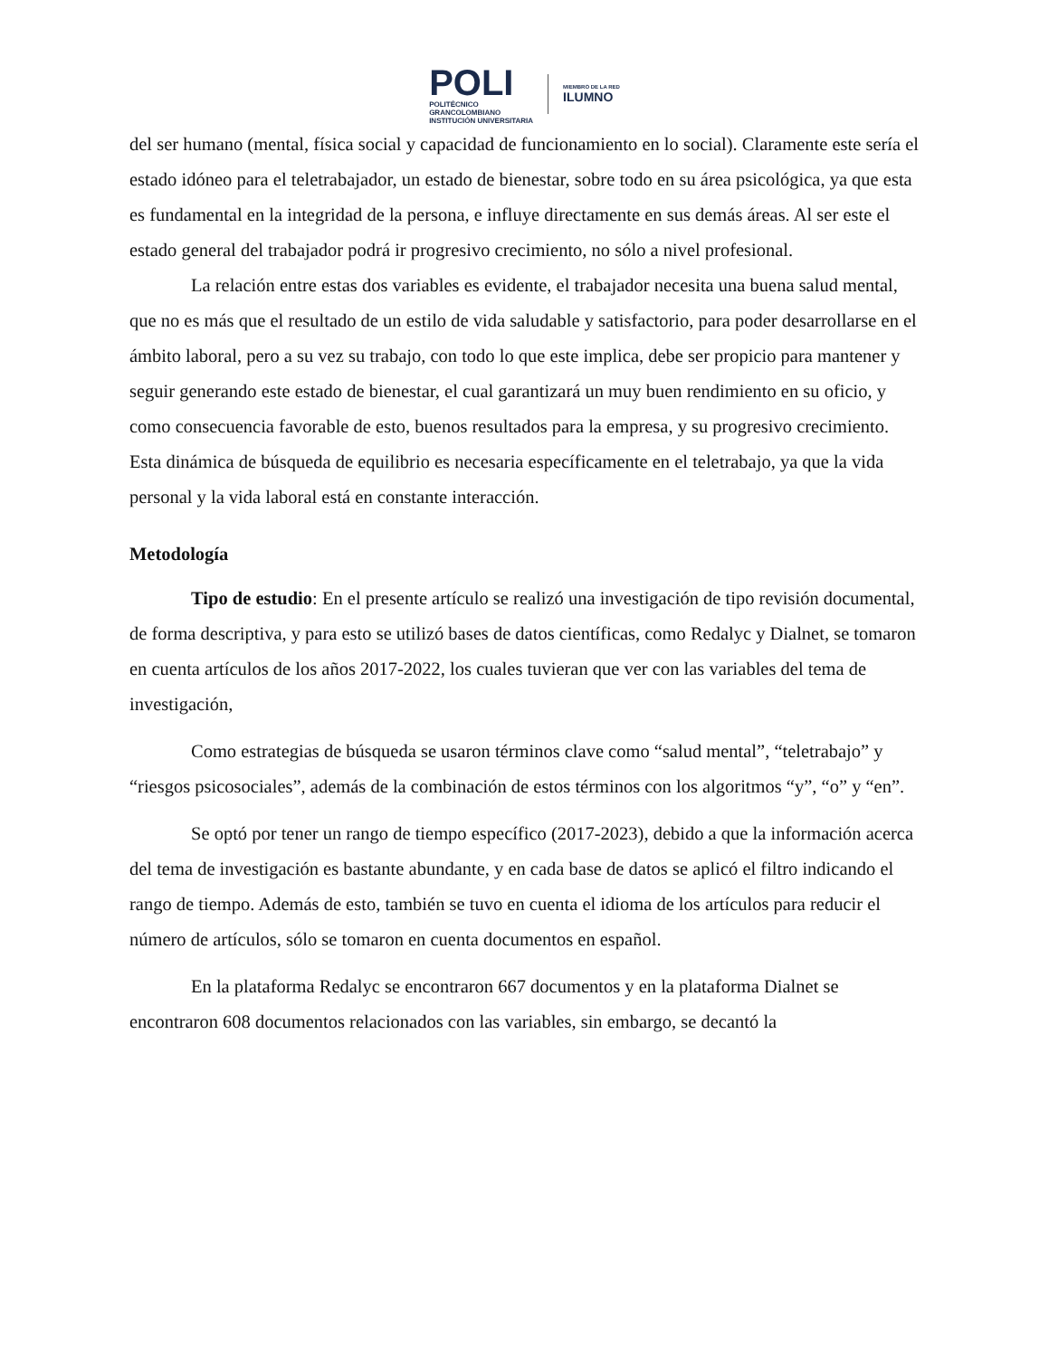POLI
POLITÉCNICO
GRANCOLOMBIANO
INSTITUCIÓN UNIVERSITARIA
MIEMBRO DE LA RED
ILUMNO
del ser humano (mental, física social y capacidad de funcionamiento en lo social). Claramente este sería el estado idóneo para el teletrabajador, un estado de bienestar, sobre todo en su área psicológica, ya que esta es fundamental en la integridad de la persona, e influye directamente en sus demás áreas. Al ser este el estado general del trabajador podrá ir progresivo crecimiento, no sólo a nivel profesional.
La relación entre estas dos variables es evidente, el trabajador necesita una buena salud mental, que no es más que el resultado de un estilo de vida saludable y satisfactorio, para poder desarrollarse en el ámbito laboral, pero a su vez su trabajo, con todo lo que este implica, debe ser propicio para mantener y seguir generando este estado de bienestar, el cual garantizará un muy buen rendimiento en su oficio, y como consecuencia favorable de esto, buenos resultados para la empresa, y su progresivo crecimiento. Esta dinámica de búsqueda de equilibrio es necesaria específicamente en el teletrabajo, ya que la vida personal y la vida laboral está en constante interacción.
Metodología
Tipo de estudio: En el presente artículo se realizó una investigación de tipo revisión documental, de forma descriptiva, y para esto se utilizó bases de datos científicas, como Redalyc y Dialnet, se tomaron en cuenta artículos de los años 2017-2022, los cuales tuvieran que ver con las variables del tema de investigación,
Como estrategias de búsqueda se usaron términos clave como “salud mental”, “teletrabajo” y “riesgos psicosociales”, además de la combinación de estos términos con los algoritmos “y”, “o” y “en”.
Se optó por tener un rango de tiempo específico (2017-2023), debido a que la información acerca del tema de investigación es bastante abundante, y en cada base de datos se aplicó el filtro indicando el rango de tiempo. Además de esto, también se tuvo en cuenta el idioma de los artículos para reducir el número de artículos, sólo se tomaron en cuenta documentos en español.
En la plataforma Redalyc se encontraron 667 documentos y en la plataforma Dialnet se encontraron 608 documentos relacionados con las variables, sin embargo, se decantó la